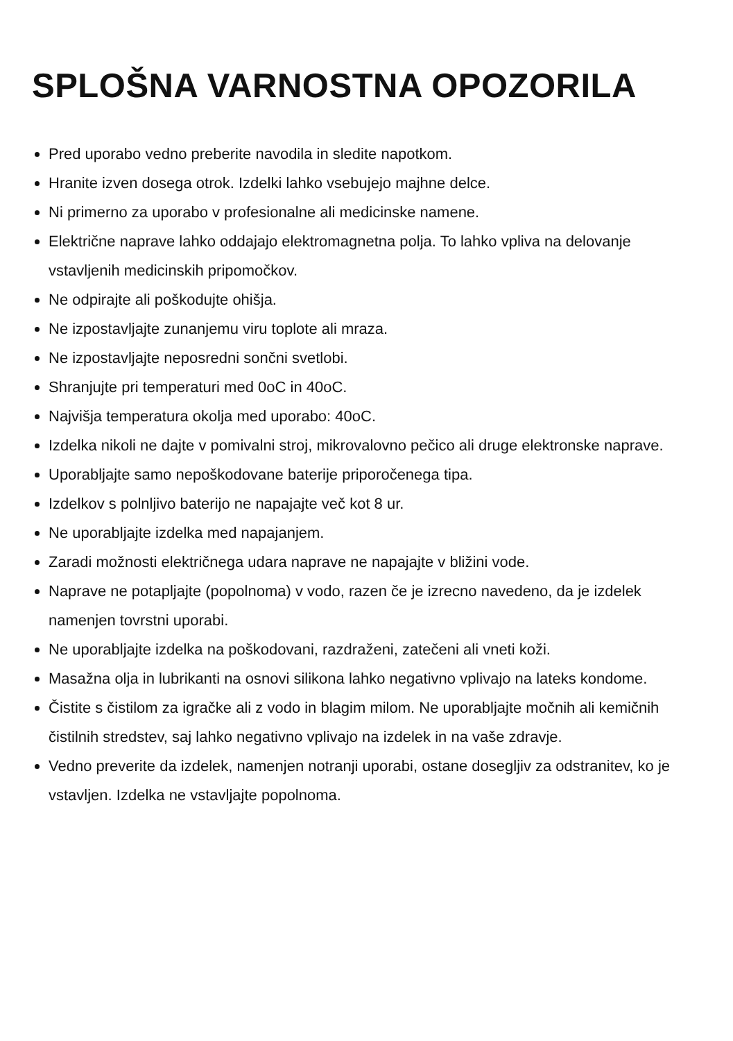SPLOŠNA VARNOSTNA OPOZORILA
Pred uporabo vedno preberite navodila in sledite napotkom.
Hranite izven dosega otrok. Izdelki lahko vsebujejo majhne delce.
Ni primerno za uporabo v profesionalne ali medicinske namene.
Električne naprave lahko oddajajo elektromagnetna polja. To lahko vpliva na delovanje vstavljenih medicinskih pripomočkov.
Ne odpirajte ali poškodujte ohišja.
Ne izpostavljajte zunanjemu viru toplote ali mraza.
Ne izpostavljajte neposredni sončni svetlobi.
Shranjujte pri temperaturi med 0oC in 40oC.
Najvišja temperatura okolja med uporabo: 40oC.
Izdelka nikoli ne dajte v pomivalni stroj, mikrovalovno pečico ali druge elektronske naprave.
Uporabljajte samo nepoškodovane baterije priporočenega tipa.
Izdelkov s polnljivo baterijo ne napajajte več kot 8 ur.
Ne uporabljajte izdelka med napajanjem.
Zaradi možnosti električnega udara naprave ne napajajte v bližini vode.
Naprave ne potapljajte (popolnoma) v vodo, razen če je izrecno navedeno, da je izdelek namenjen tovrstni uporabi.
Ne uporabljajte izdelka na poškodovani, razdraženi, zatečeni ali vneti koži.
Masažna olja in lubrikanti na osnovi silikona lahko negativno vplivajo na lateks kondome.
Čistite s čistilom za igračke ali z vodo in blagim milom. Ne uporabljajte močnih ali kemičnih čistilnih stredstev, saj lahko negativno vplivajo na izdelek in na vaše zdravje.
Vedno preverite da izdelek, namenjen notranji uporabi, ostane dosegljiv za odstranitev, ko je vstavljen. Izdelka ne vstavljajte popolnoma.